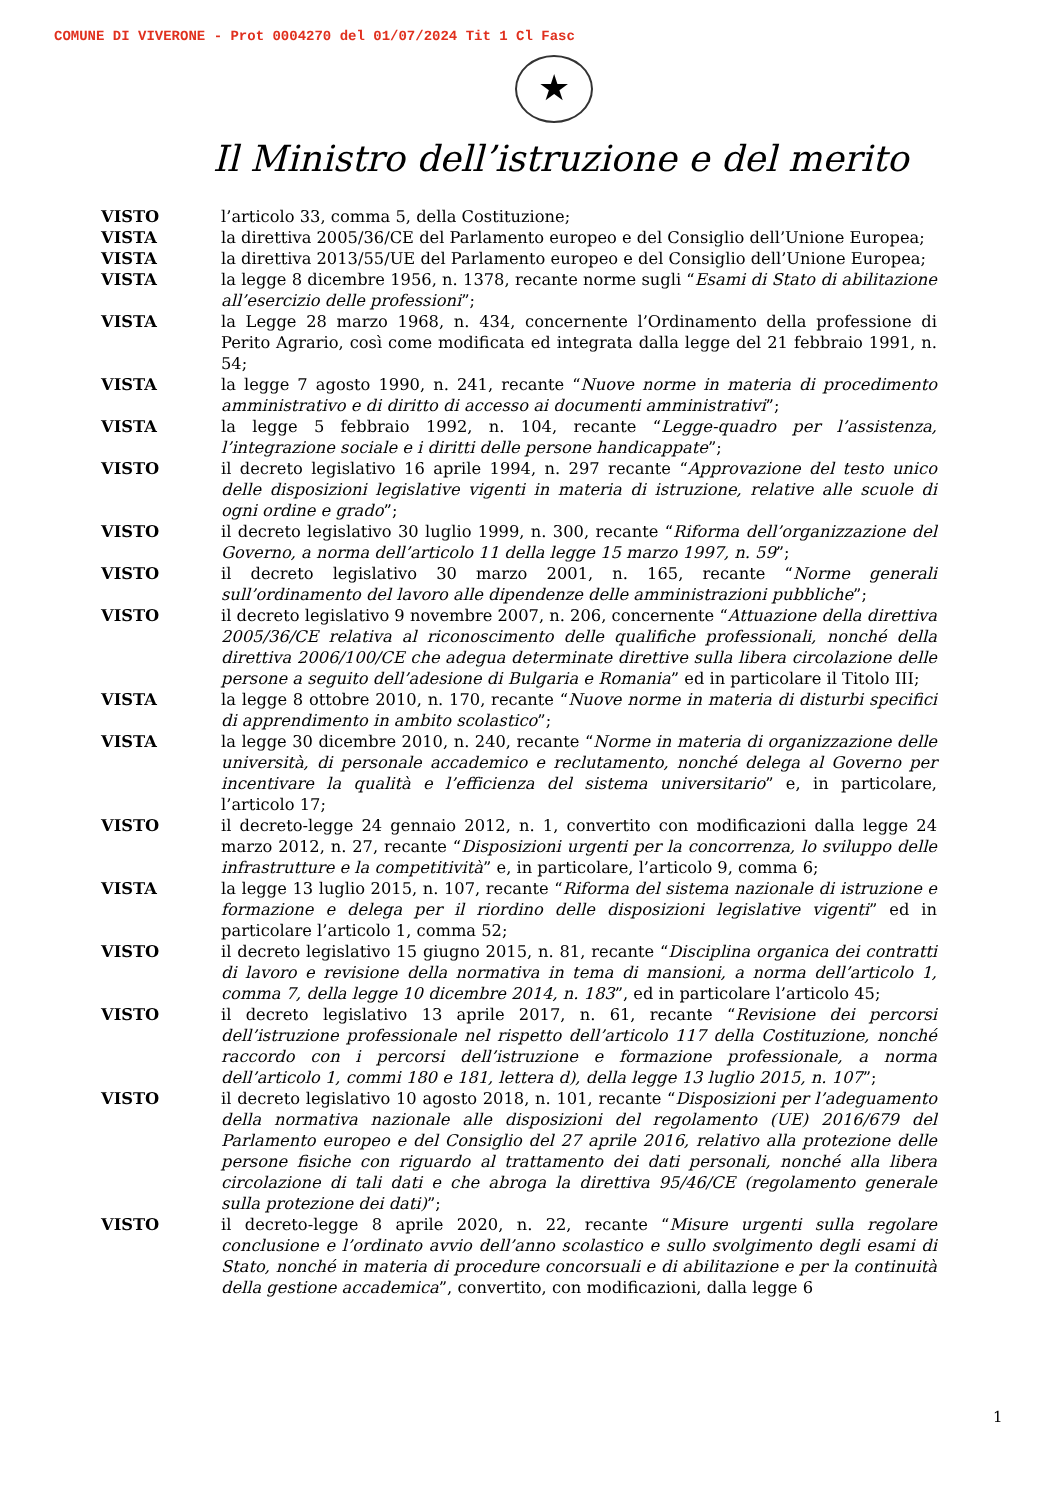COMUNE DI VIVERONE - Prot 0004270 del 01/07/2024 Tit 1 Cl Fasc
★
Il Ministro dell’istruzione e del merito
VISTO l’articolo 33, comma 5, della Costituzione;
VISTA la direttiva 2005/36/CE del Parlamento europeo e del Consiglio dell’Unione Europea;
VISTA la direttiva 2013/55/UE del Parlamento europeo e del Consiglio dell’Unione Europea;
VISTA la legge 8 dicembre 1956, n. 1378, recante norme sugli “Esami di Stato di abilitazione all’esercizio delle professioni”;
VISTA la Legge 28 marzo 1968, n. 434, concernente l’Ordinamento della professione di Perito Agrario, così come modificata ed integrata dalla legge del 21 febbraio 1991, n. 54;
VISTA la legge 7 agosto 1990, n. 241, recante “Nuove norme in materia di procedimento amministrativo e di diritto di accesso ai documenti amministrativi”;
VISTA la legge 5 febbraio 1992, n. 104, recante “Legge-quadro per l’assistenza, l’integrazione sociale e i diritti delle persone handicappate”;
VISTO il decreto legislativo 16 aprile 1994, n. 297 recante “Approvazione del testo unico delle disposizioni legislative vigenti in materia di istruzione, relative alle scuole di ogni ordine e grado”;
VISTO il decreto legislativo 30 luglio 1999, n. 300, recante “Riforma dell’organizzazione del Governo, a norma dell’articolo 11 della legge 15 marzo 1997, n. 59”;
VISTO il decreto legislativo 30 marzo 2001, n. 165, recante “Norme generali sull’ordinamento del lavoro alle dipendenze delle amministrazioni pubbliche”;
VISTO il decreto legislativo 9 novembre 2007, n. 206, concernente “Attuazione della direttiva 2005/36/CE relativa al riconoscimento delle qualifiche professionali, nonché della direttiva 2006/100/CE che adegua determinate direttive sulla libera circolazione delle persone a seguito dell’adesione di Bulgaria e Romania” ed in particolare il Titolo III;
VISTA la legge 8 ottobre 2010, n. 170, recante “Nuove norme in materia di disturbi specifici di apprendimento in ambito scolastico”;
VISTA la legge 30 dicembre 2010, n. 240, recante “Norme in materia di organizzazione delle università, di personale accademico e reclutamento, nonché delega al Governo per incentivare la qualità e l’efficienza del sistema universitario” e, in particolare, l’articolo 17;
VISTO il decreto-legge 24 gennaio 2012, n. 1, convertito con modificazioni dalla legge 24 marzo 2012, n. 27, recante “Disposizioni urgenti per la concorrenza, lo sviluppo delle infrastrutture e la competitività” e, in particolare, l’articolo 9, comma 6;
VISTA la legge 13 luglio 2015, n. 107, recante “Riforma del sistema nazionale di istruzione e formazione e delega per il riordino delle disposizioni legislative vigenti” ed in particolare l’articolo 1, comma 52;
VISTO il decreto legislativo 15 giugno 2015, n. 81, recante “Disciplina organica dei contratti di lavoro e revisione della normativa in tema di mansioni, a norma dell’articolo 1, comma 7, della legge 10 dicembre 2014, n. 183”, ed in particolare l’articolo 45;
VISTO il decreto legislativo 13 aprile 2017, n. 61, recante “Revisione dei percorsi dell’istruzione professionale nel rispetto dell’articolo 117 della Costituzione, nonché raccordo con i percorsi dell’istruzione e formazione professionale, a norma dell’articolo 1, commi 180 e 181, lettera d), della legge 13 luglio 2015, n. 107”;
VISTO il decreto legislativo 10 agosto 2018, n. 101, recante “Disposizioni per l’adeguamento della normativa nazionale alle disposizioni del regolamento (UE) 2016/679 del Parlamento europeo e del Consiglio del 27 aprile 2016, relativo alla protezione delle persone fisiche con riguardo al trattamento dei dati personali, nonché alla libera circolazione di tali dati e che abroga la direttiva 95/46/CE (regolamento generale sulla protezione dei dati)”;
VISTO il decreto-legge 8 aprile 2020, n. 22, recante “Misure urgenti sulla regolare conclusione e l’ordinato avvio dell’anno scolastico e sullo svolgimento degli esami di Stato, nonché in materia di procedure concorsuali e di abilitazione e per la continuità della gestione accademica”, convertito, con modificazioni, dalla legge 6
1